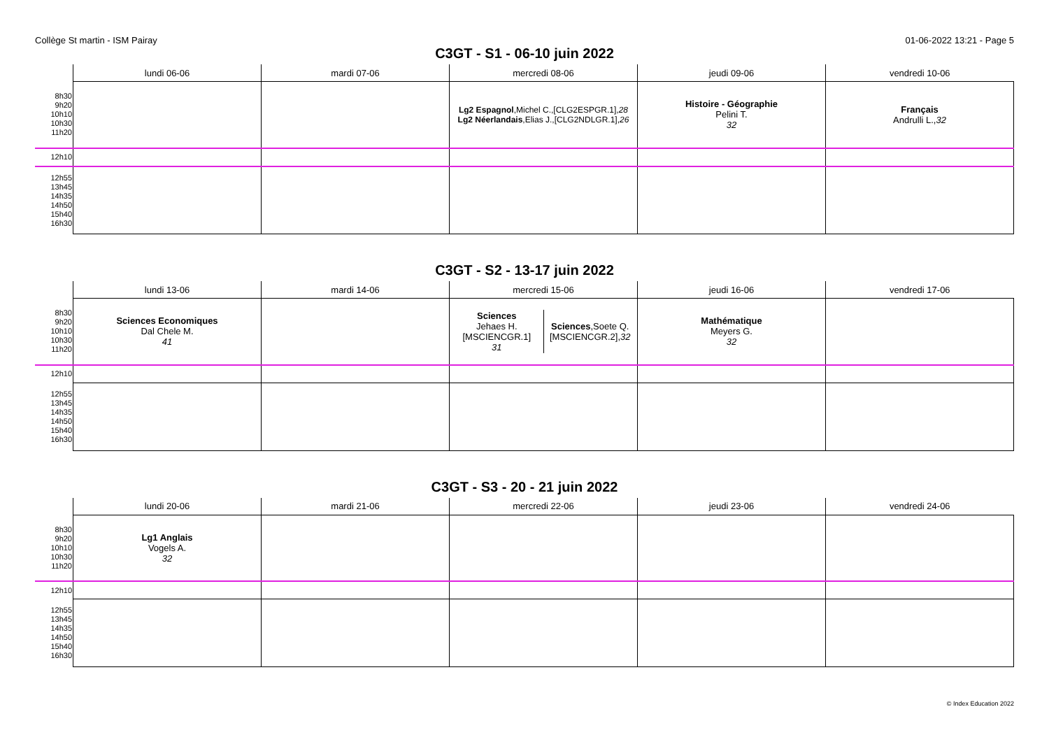Collège St martin - ISM Pairay 01-06-2022 13:21 - Page 5
C3GT - S1 - 06-10 juin 2022
| | lundi 06-06 | mardi 07-06 | mercredi 08-06 | jeudi 09-06 | vendredi 10-06 |
| --- | --- | --- | --- | --- | --- |
| 8h30 9h20 10h10 10h30 11h20 | | | Lg2 Espagnol ,Michel C.,[CLG2ESPGR.1], 28 Lg2 Néerlandais ,Elias J.,[CLG2NDLGR.1], 26 | Histoire - Géographie Pelini T. 32 | Français Andrulli L., 32 |
| 12h10 | | | | | |
| 12h55 13h45 14h35 14h50 15h40 16h30 | | | | | |
C3GT - S2 - 13-17 juin 2022
| | lundi 13-06 | mardi 14-06 | mercredi 15-06 | jeudi 16-06 | vendredi 17-06 |
| --- | --- | --- | --- | --- | --- |
| 8h30 9h20 10h10 10h30 11h20 | Sciences Economiques Dal Chele M. 41 | | / Sciences Jehaes H. [MSCIENCGR.1] 31 / Sciences ,Soete Q. [MSCIENCGR.2], 32 / | Mathématique Meyers G. 32 | |
| 12h10 | | | | | |
| 12h55 13h45 14h35 14h50 15h40 16h30 | | | | | |
C3GT - S3 - 20 - 21 juin 2022
| | lundi 20-06 | mardi 21-06 | mercredi 22-06 | jeudi 23-06 | vendredi 24-06 |
| --- | --- | --- | --- | --- | --- |
| 8h30 9h20 10h10 10h30 11h20 | Lg1 Anglais Vogels A. 32 | | | | |
| 12h10 | | | | | |
| 12h55 13h45 14h35 14h50 15h40 16h30 | | | | | |
© Index Education 2022